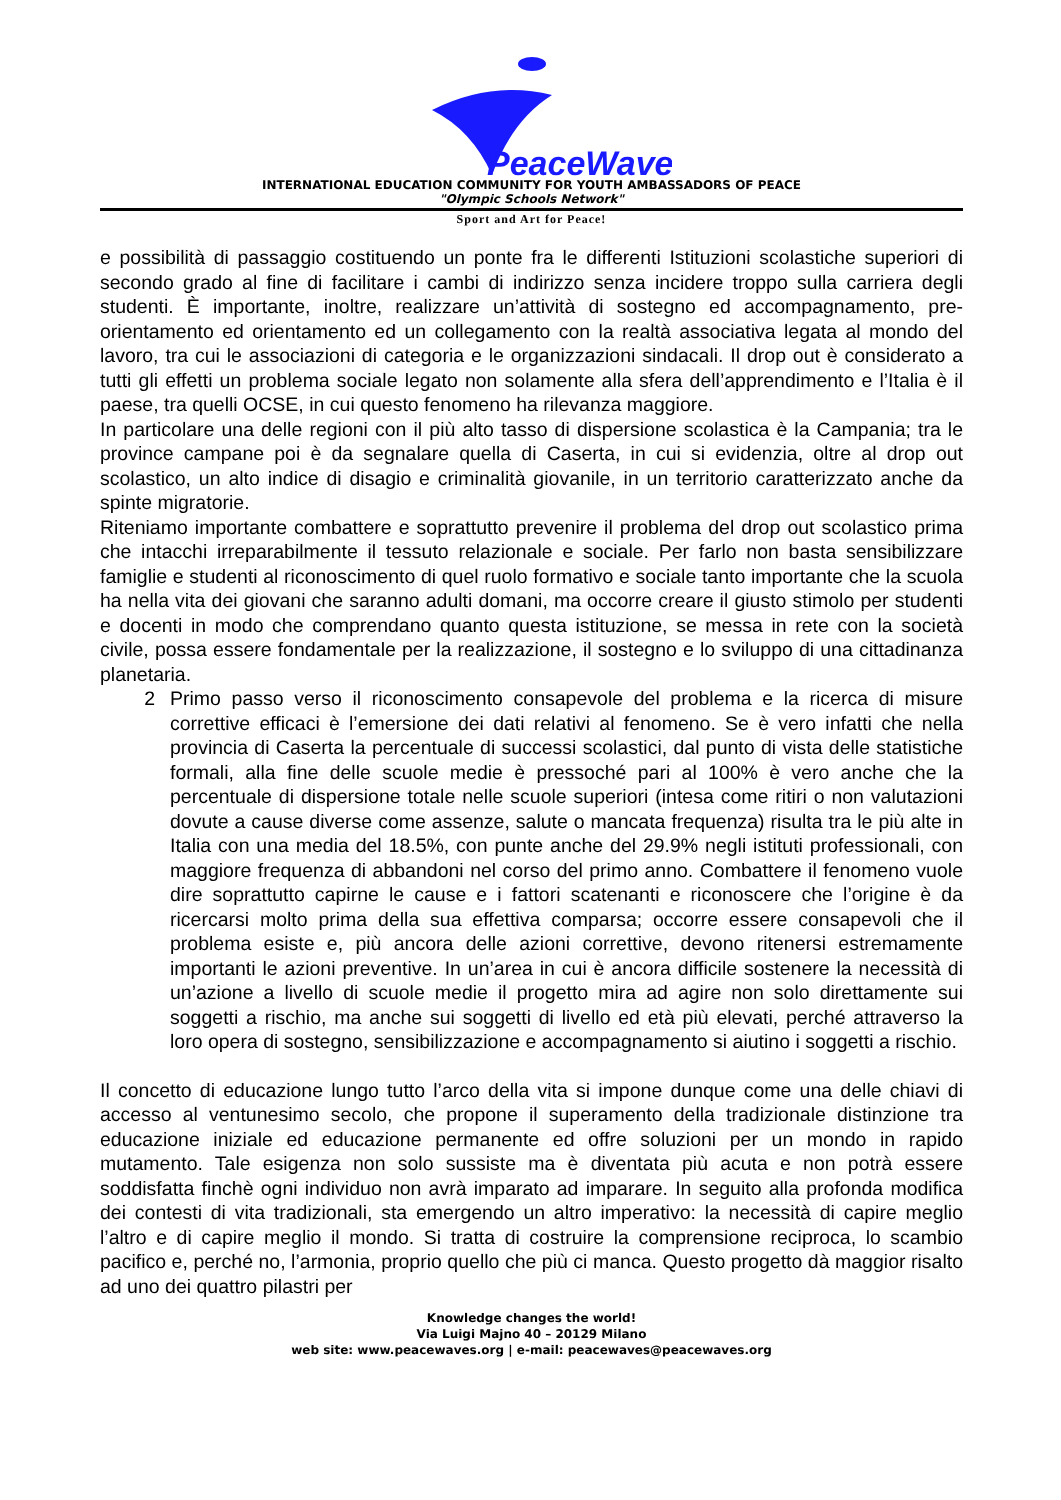PeaceWaves
INTERNATIONAL EDUCATION COMMUNITY FOR YOUTH AMBASSADORS OF PEACE
"Olympic Schools Network"
Sport and Art for Peace!
e possibilità di passaggio costituendo un ponte fra le differenti Istituzioni scolastiche superiori di secondo grado al fine di facilitare i cambi di indirizzo senza incidere troppo sulla carriera degli studenti. È importante, inoltre, realizzare un’attività di sostegno ed accompagnamento, pre-orientamento ed orientamento ed un collegamento con la realtà associativa legata al mondo del lavoro, tra cui le associazioni di categoria e le organizzazioni sindacali. Il drop out è considerato a tutti gli effetti un problema sociale legato non solamente alla sfera dell’apprendimento e l’Italia è il paese, tra quelli OCSE, in cui questo fenomeno ha rilevanza maggiore.
In particolare una delle regioni con il più alto tasso di dispersione scolastica è la Campania; tra le province campane poi è da segnalare quella di Caserta, in cui si evidenzia, oltre al drop out scolastico, un alto indice di disagio e criminalità giovanile, in un territorio caratterizzato anche da spinte migratorie.
Riteniamo importante combattere e soprattutto prevenire il problema del drop out scolastico prima che intacchi irreparabilmente il tessuto relazionale e sociale. Per farlo non basta sensibilizzare famiglie e studenti al riconoscimento di quel ruolo formativo e sociale tanto importante che la scuola ha nella vita dei giovani che saranno adulti domani, ma occorre creare il giusto stimolo per studenti e docenti in modo che comprendano quanto questa istituzione, se messa in rete con la società civile, possa essere fondamentale per la realizzazione, il sostegno e lo sviluppo di una cittadinanza planetaria.
2 Primo passo verso il riconoscimento consapevole del problema e la ricerca di misure correttive efficaci è l’emersione dei dati relativi al fenomeno. Se è vero infatti che nella provincia di Caserta la percentuale di successi scolastici, dal punto di vista delle statistiche formali, alla fine delle scuole medie è pressoché pari al 100% è vero anche che la percentuale di dispersione totale nelle scuole superiori (intesa come ritiri o non valutazioni dovute a cause diverse come assenze, salute o mancata frequenza) risulta tra le più alte in Italia con una media del 18.5%, con punte anche del 29.9% negli istituti professionali, con maggiore frequenza di abbandoni nel corso del primo anno. Combattere il fenomeno vuole dire soprattutto capirne le cause e i fattori scatenanti e riconoscere che l’origine è da ricercarsi molto prima della sua effettiva comparsa; occorre essere consapevoli che il problema esiste e, più ancora delle azioni correttive, devono ritenersi estremamente importanti le azioni preventive. In un’area in cui è ancora difficile sostenere la necessità di un’azione a livello di scuole medie il progetto mira ad agire non solo direttamente sui soggetti a rischio, ma anche sui soggetti di livello ed età più elevati, perché attraverso la loro opera di sostegno, sensibilizzazione e accompagnamento si aiutino i soggetti a rischio.
Il concetto di educazione lungo tutto l’arco della vita si impone dunque come una delle chiavi di accesso al ventunesimo secolo, che propone il superamento della tradizionale distinzione tra educazione iniziale ed educazione permanente ed offre soluzioni per un mondo in rapido mutamento. Tale esigenza non solo sussiste ma è diventata più acuta e non potrà essere soddisfatta finchè ogni individuo non avrà imparato ad imparare. In seguito alla profonda modifica dei contesti di vita tradizionali, sta emergendo un altro imperativo: la necessità di capire meglio l’altro e di capire meglio il mondo. Si tratta di costruire la comprensione reciproca, lo scambio pacifico e, perché no, l’armonia, proprio quello che più ci manca. Questo progetto dà maggior risalto ad uno dei quattro pilastri per
Knowledge changes the world!
Via Luigi Majno 40 – 20129 Milano
web site: www.peacewaves.org | e-mail: peacewaves@peacewaves.org